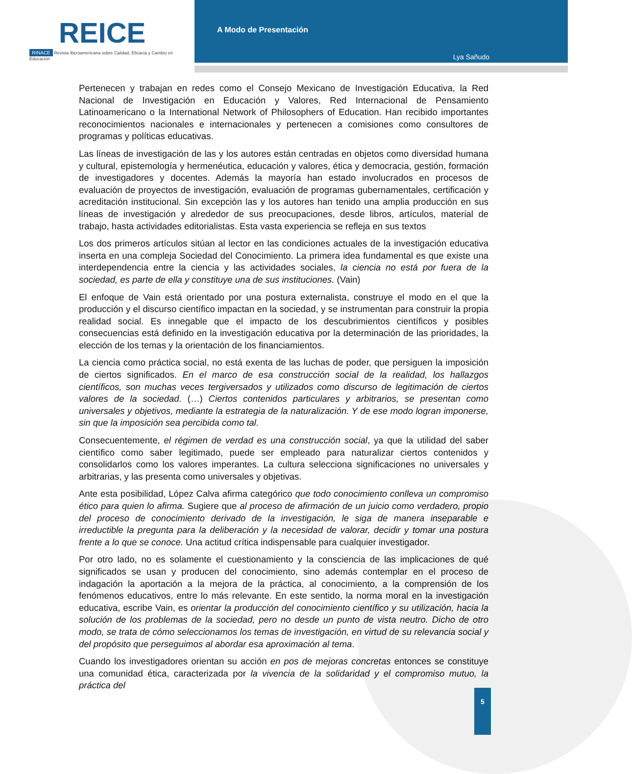REICE
RINACE Revista Iberoamericana sobre Calidad, Eficacia y Cambio en Educación
A Modo de Presentación
Lya Sañudo
Pertenecen y trabajan en redes como el Consejo Mexicano de Investigación Educativa, la Red Nacional de Investigación en Educación y Valores, Red Internacional de Pensamiento Latinoamericano o la International Network of Philosophers of Education. Han recibido importantes reconocimientos nacionales e internacionales y pertenecen a comisiones como consultores de programas y políticas educativas.
Las líneas de investigación de las y los autores están centradas en objetos como diversidad humana y cultural, epistemología y hermenéutica, educación y valores, ética y democracia, gestión, formación de investigadores y docentes. Además la mayoría han estado involucrados en procesos de evaluación de proyectos de investigación, evaluación de programas gubernamentales, certificación y acreditación institucional. Sin excepción las y los autores han tenido una amplia producción en sus líneas de investigación y alrededor de sus preocupaciones, desde libros, artículos, material de trabajo, hasta actividades editorialistas. Esta vasta experiencia se refleja en sus textos
Los dos primeros artículos sitúan al lector en las condiciones actuales de la investigación educativa inserta en una compleja Sociedad del Conocimiento. La primera idea fundamental es que existe una interdependencia entre la ciencia y las actividades sociales, la ciencia no está por fuera de la sociedad, es parte de ella y constituye una de sus instituciones. (Vain)
El enfoque de Vain está orientado por una postura externalista, construye el modo en el que la producción y el discurso científico impactan en la sociedad, y se instrumentan para construir la propia realidad social. Es innegable que el impacto de los descubrimientos científicos y posibles consecuencias está definido en la investigación educativa por la determinación de las prioridades, la elección de los temas y la orientación de los financiamientos.
La ciencia como práctica social, no está exenta de las luchas de poder, que persiguen la imposición de ciertos significados. En el marco de esa construcción social de la realidad, los hallazgos científicos, son muchas veces tergiversados y utilizados como discurso de legitimación de ciertos valores de la sociedad. (…) Ciertos contenidos particulares y arbitrarios, se presentan como universales y objetivos, mediante la estrategia de la naturalización. Y de ese modo logran imponerse, sin que la imposición sea percibida como tal.
Consecuentemente, el régimen de verdad es una construcción social, ya que la utilidad del saber científico como saber legitimado, puede ser empleado para naturalizar ciertos contenidos y consolidarlos como los valores imperantes. La cultura selecciona significaciones no universales y arbitrarias, y las presenta como universales y objetivas.
Ante esta posibilidad, López Calva afirma categórico que todo conocimiento conlleva un compromiso ético para quien lo afirma. Sugiere que al proceso de afirmación de un juicio como verdadero, propio del proceso de conocimiento derivado de la investigación, le siga de manera inseparable e irreductible la pregunta para la deliberación y la necesidad de valorar, decidir y tomar una postura frente a lo que se conoce. Una actitud crítica indispensable para cualquier investigador.
Por otro lado, no es solamente el cuestionamiento y la consciencia de las implicaciones de qué significados se usan y producen del conocimiento, sino además contemplar en el proceso de indagación la aportación a la mejora de la práctica, al conocimiento, a la comprensión de los fenómenos educativos, entre lo más relevante. En este sentido, la norma moral en la investigación educativa, escribe Vain, es orientar la producción del conocimiento científico y su utilización, hacia la solución de los problemas de la sociedad, pero no desde un punto de vista neutro. Dicho de otro modo, se trata de cómo seleccionamos los temas de investigación, en virtud de su relevancia social y del propósito que perseguimos al abordar esa aproximación al tema.
Cuando los investigadores orientan su acción en pos de mejoras concretas entonces se constituye una comunidad ética, caracterizada por la vivencia de la solidaridad y el compromiso mutuo, la práctica del
5